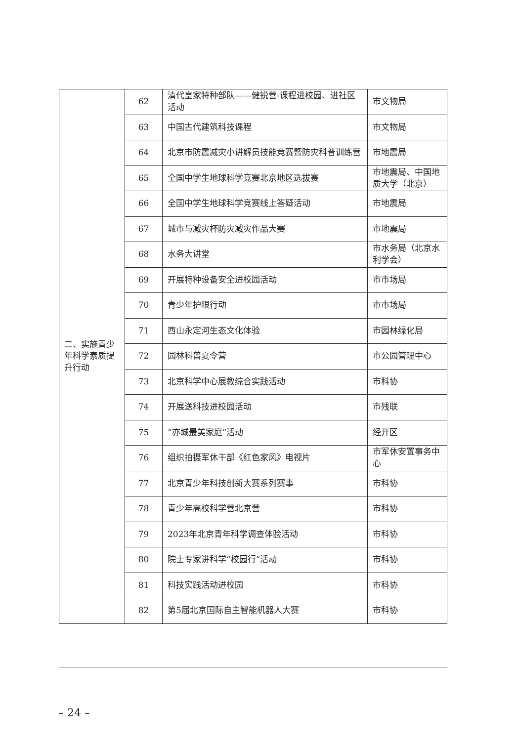| 二、实施青少年科学素质提升行动 | 62 | 清代皇家特种部队——健锐营-课程进校园、进社区活动 | 市文物局 |
| | 63 | 中国古代建筑科技课程 | 市文物局 |
| | 64 | 北京市防震减灾小讲解员技能竞赛暨防灾科普训练营 | 市地震局 |
| | 65 | 全国中学生地球科学竞赛北京地区选拔赛 | 市地震局、中国地质大学（北京） |
| | 66 | 全国中学生地球科学竞赛线上答疑活动 | 市地震局 |
| | 67 | 城市与减灾杯防灾减灾作品大赛 | 市地震局 |
| | 68 | 水务大讲堂 | 市水务局（北京水利学会） |
| | 69 | 开展特种设备安全进校园活动 | 市市场局 |
| | 70 | 青少年护眼行动 | 市市场局 |
| | 71 | 西山永定河生态文化体验 | 市园林绿化局 |
| | 72 | 园林科普夏令营 | 市公园管理中心 |
| | 73 | 北京科学中心展教综合实践活动 | 市科协 |
| | 74 | 开展送科技进校园活动 | 市残联 |
| | 75 | “亦城最美家庭”活动 | 经开区 |
| | 76 | 组织拍摄军休干部《红色家风》电视片 | 市军休安置事务中心 |
| | 77 | 北京青少年科技创新大赛系列赛事 | 市科协 |
| | 78 | 青少年高校科学营北京营 | 市科协 |
| | 79 | 2023年北京青年科学调查体验活动 | 市科协 |
| | 80 | 院士专家讲科学“校园行”活动 | 市科协 |
| | 81 | 科技实践活动进校园 | 市科协 |
| | 82 | 第5届北京国际自主智能机器人大赛 | 市科协 |
– 24 –